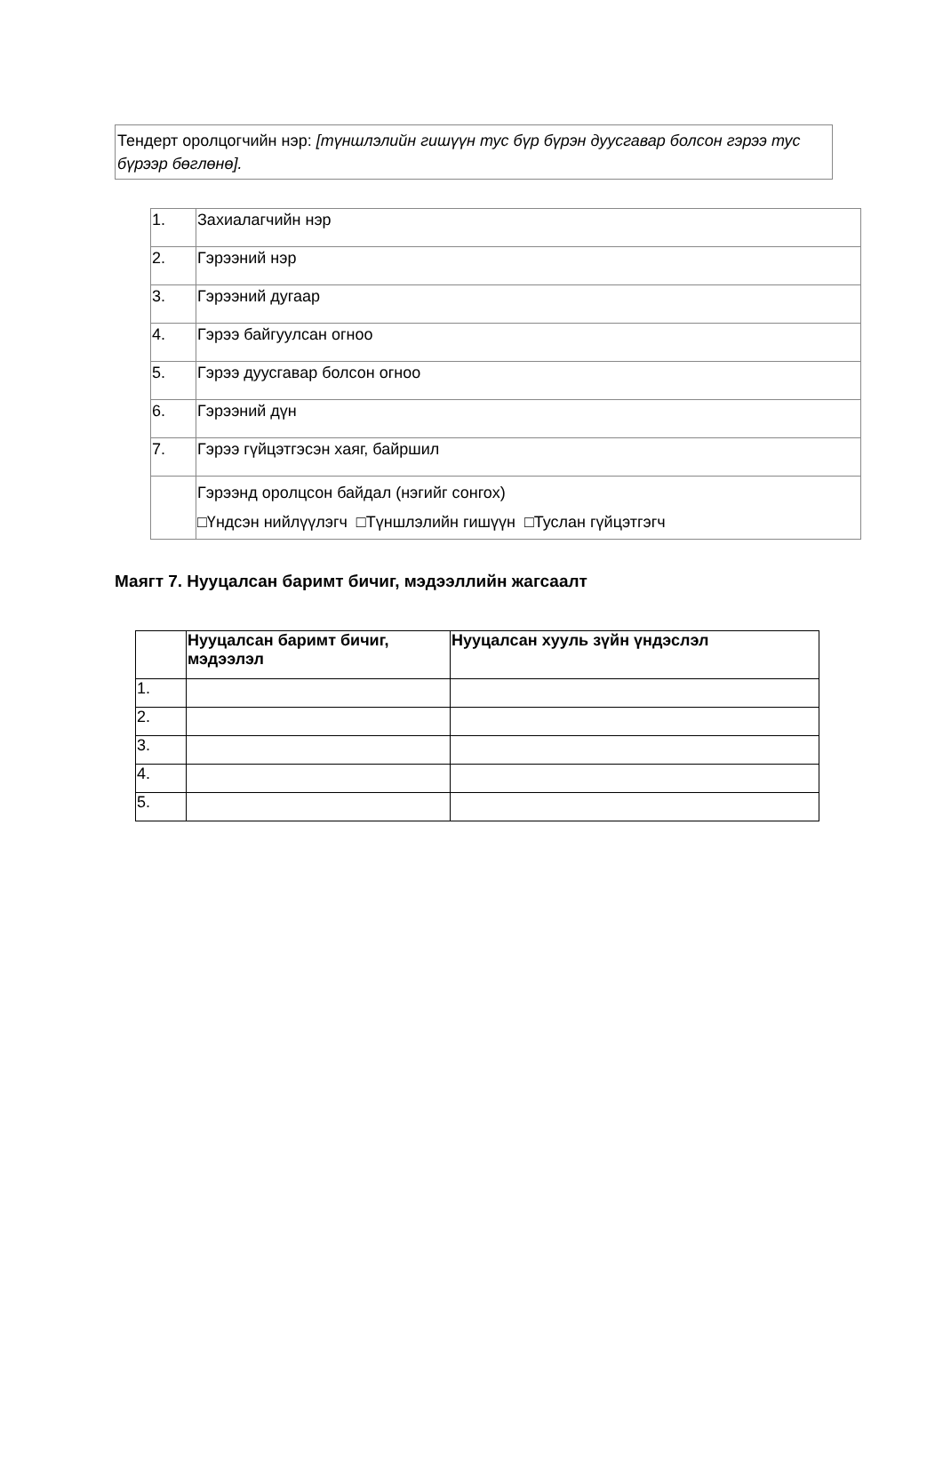Тендерт оролцогчийн нэр: [түншлэлийн гишүүн тус бүр бүрэн дуусгавар болсон гэрээ тус бүрээр бөглөнө].
| 1. | Захиалагчийн нэр |
| 2. | Гэрээний нэр |
| 3. | Гэрээний дугаар |
| 4. | Гэрээ байгуулсан огноо |
| 5. | Гэрээ дуусгавар болсон огноо |
| 6. | Гэрээний дүн |
| 7. | Гэрээ гүйцэтгэсэн хаяг, байршил |
| | Гэрээнд оролцсон байдал (нэгийг сонгох) □Үндсэн нийлүүлэгч □Түншлэлийн гишүүн □Туслан гүйцэтгэгч |
Маягт 7. Нууцалсан баримт бичиг, мэдээллийн жагсаалт
| | Нууцалсан баримт бичиг, мэдээлэл | Нууцалсан хууль зүйн үндэслэл |
| --- | --- | --- |
| 1. | | |
| 2. | | |
| 3. | | |
| 4. | | |
| 5. | | |